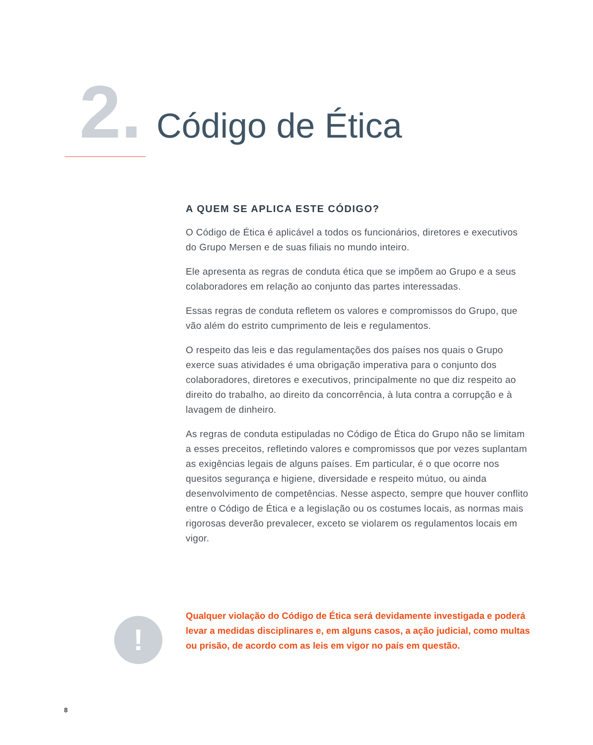2. Código de Ética
A QUEM SE APLICA ESTE CÓDIGO?
O Código de Ética é aplicável a todos os funcionários, diretores e executivos do Grupo Mersen e de suas filiais no mundo inteiro.
Ele apresenta as regras de conduta ética que se impõem ao Grupo e a seus colaboradores em relação ao conjunto das partes interessadas.
Essas regras de conduta refletem os valores e compromissos do Grupo, que vão além do estrito cumprimento de leis e regulamentos.
O respeito das leis e das regulamentações dos países nos quais o Grupo exerce suas atividades é uma obrigação imperativa para o conjunto dos colaboradores, diretores e executivos, principalmente no que diz respeito ao direito do trabalho, ao direito da concorrência, à luta contra a corrupção e à lavagem de dinheiro.
As regras de conduta estipuladas no Código de Ética do Grupo não se limitam a esses preceitos, refletindo valores e compromissos que por vezes suplantam as exigências legais de alguns países. Em particular, é o que ocorre nos quesitos segurança e higiene, diversidade e respeito mútuo, ou ainda desenvolvimento de competências. Nesse aspecto, sempre que houver conflito entre o Código de Ética e a legislação ou os costumes locais, as normas mais rigorosas deverão prevalecer, exceto se violarem os regulamentos locais em vigor.
!
Qualquer violação do Código de Ética será devidamente investigada e poderá levar a medidas disciplinares e, em alguns casos, a ação judicial, como multas ou prisão, de acordo com as leis em vigor no país em questão.
8